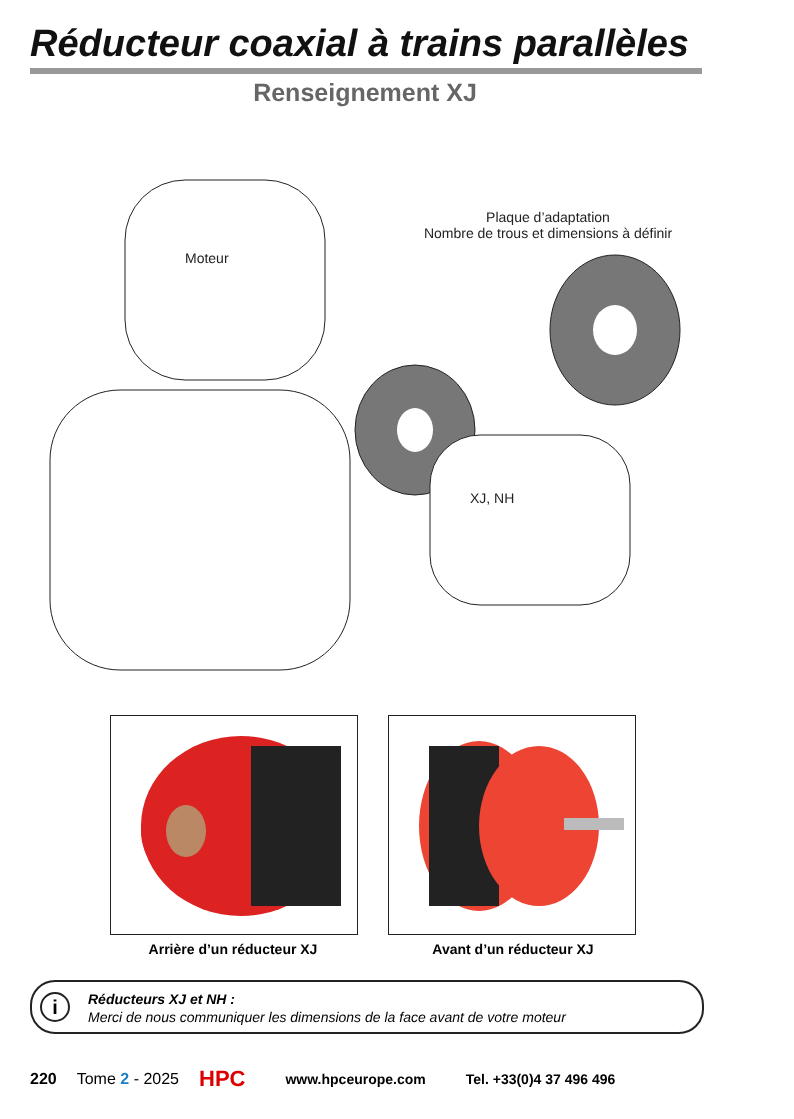Réducteur coaxial à trains parallèles
Renseignement XJ
Moteur
Plaque d’adaptation
Nombre de trous et dimensions à définir
XJ, NH
Arrière d’un réducteur XJ Avant d’un réducteur XJ
i
Réducteurs XJ et NH :
Merci de nous communiquer les dimensions de la face avant de votre moteur
220 Tome 2 - 2025 HPC www.hpceurope.com Tel. +33(0)4 37 496 496